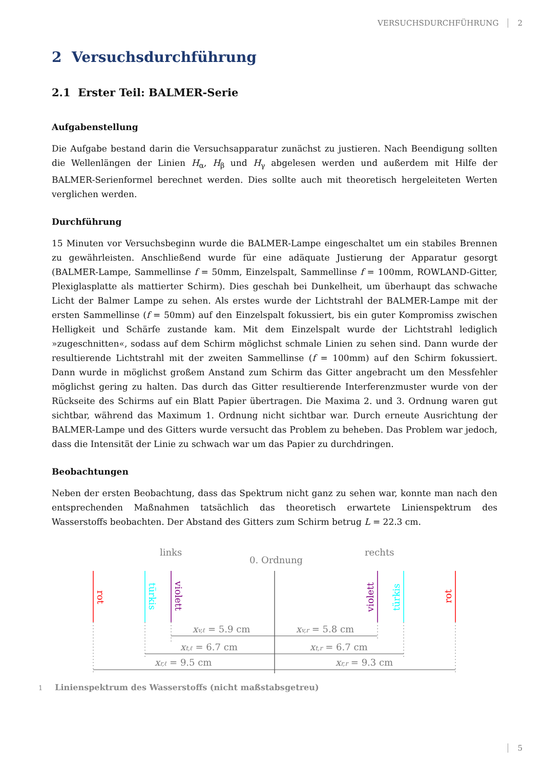VERSUCHSDURCHFÜHRUNG 2
2 Versuchsdurchführung
2.1 Erster Teil: BALMER-Serie
Aufgabenstellung
Die Aufgabe bestand darin die Versuchsapparatur zunächst zu justieren. Nach Beendigung sollten die Wellenlängen der Linien H<sub>α</sub>, H<sub>β</sub> und H<sub>γ</sub> abgelesen werden und außerdem mit Hilfe der BALMER-Serienformel berechnet werden. Dies sollte auch mit theoretisch hergeleiteten Werten verglichen werden.
Durchführung
15 Minuten vor Versuchsbeginn wurde die BALMER-Lampe eingeschaltet um ein stabiles Brennen zu gewährleisten. Anschließend wurde für eine adäquate Justierung der Apparatur gesorgt (BALMER-Lampe, Sammellinse f = 50mm, Einzelspalt, Sammellinse f = 100mm, ROWLAND-Gitter, Plexiglasplatte als mattierter Schirm). Dies geschah bei Dunkelheit, um überhaupt das schwache Licht der Balmer Lampe zu sehen. Als erstes wurde der Lichtstrahl der BALMER-Lampe mit der ersten Sammellinse (f = 50mm) auf den Einzelspalt fokussiert, bis ein guter Kompromiss zwischen Helligkeit und Schärfe zustande kam. Mit dem Einzelspalt wurde der Lichtstrahl lediglich »zugeschnitten«, sodass auf dem Schirm möglichst schmale Linien zu sehen sind. Dann wurde der resultierende Lichtstrahl mit der zweiten Sammellinse (f = 100mm) auf den Schirm fokussiert. Dann wurde in möglichst großem Anstand zum Schirm das Gitter angebracht um den Messfehler möglichst gering zu halten. Das durch das Gitter resultierende Interferenzmuster wurde von der Rückseite des Schirms auf ein Blatt Papier übertragen. Die Maxima 2. und 3. Ordnung waren gut sichtbar, während das Maximum 1. Ordnung nicht sichtbar war. Durch erneute Ausrichtung der BALMER-Lampe und des Gitters wurde versucht das Problem zu beheben. Das Problem war jedoch, dass die Intensität der Linie zu schwach war um das Papier zu durchdringen.
Beobachtungen
Neben der ersten Beobachtung, dass das Spektrum nicht ganz zu sehen war, konnte man nach den entsprechenden Maßnahmen tatsächlich das theoretisch erwartete Linienspektrum des Wasserstoffs beobachten. Der Abstand des Gitters zum Schirm betrug L = 22.3 cm.
links
0. Ordnung
rechts
rot
türkis
violett
violett
türkis
rot
xv,ℓ = 5.9 cm
xv,r = 5.8 cm
xt,ℓ = 6.7 cm
xt,r = 6.7 cm
xr,ℓ = 9.5 cm
xr,r = 9.3 cm
1 Linienspektrum des Wasserstoffs (nicht maßstabsgetreu)
5